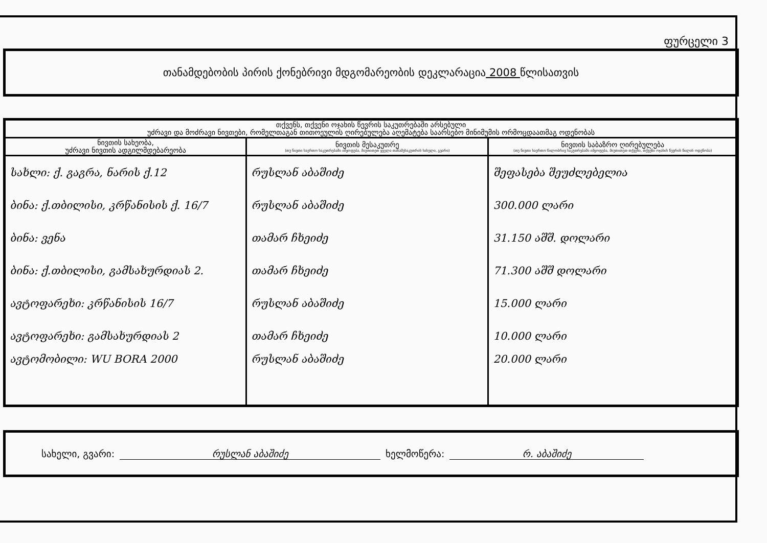ფურცელი 3
თანამდებობის პირის ქონებრივი მდგომარეობის დეკლარაცია 2008 წლისათვის
| თქვენს, თქვენი ოჯახის წევრის საკუთრებაში არსებული უძრავი და მოძრავი ნივთები, რომელთაგან თითოეულის ღირებულება აღემატება საარსებო მინიმუმის ორმოცდაათმაგ ოდენობას | | |
| --- | --- | --- |
| ნივთის სახეობა, უძრავი ნივთის ადგილმდებარეობა | ნივთის მესაკუთრე (თუ ნივთი საერთო საკუთრებაში იმყოფება, მიუთითეთ ყველა თანამესაკუთრის სახელი, გვარი) | ნივთის საბაზრო ღირებულება (თუ ნივთი საერთო წილობრივ საკუთრებაში იმყოფება, მიუთითეთ თქვენი, თქვენი ოჯახის წევრის წილის ოდენობა) |
| სახლი: ქ. გაგრა, ნარის ქ.12 | რუსლან აბაშიძე | შეფასება შეუძლებელია |
| ბინა: ქ.თბილისი, კრწანისის ქ. 16/7 | რუსლან აბაშიძე | 300.000 ლარი |
| ბინა: ვენა | თამარ ჩხეიძე | 31.150 აშშ. დოლარი |
| ბინა: ქ.თბილისი, გამსახურდიას 2. | თამარ ჩხეიძე | 71.300 აშშ დოლარი |
| ავტოფარეხი: კრწანისის 16/7 | რუსლან აბაშიძე | 15.000 ლარი |
| ავტოფარეხი: გამსახურდიას 2 | თამარ ჩხეიძე | 10.000 ლარი |
| ავტომობილი: WU BORA 2000 | რუსლან აბაშიძე | 20.000 ლარი |
სახელი, გვარი: რუსლან აბაშიძე ხელმოწერა: რ. აბაშიძე